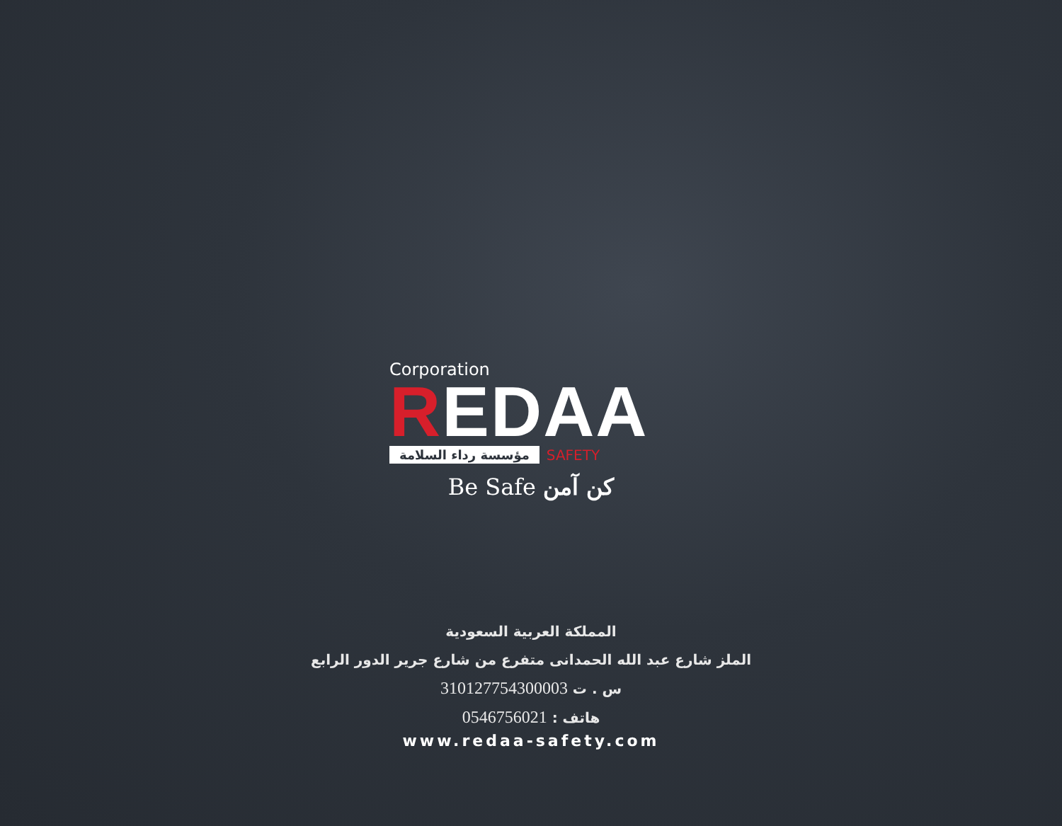Corporation
REDAA
مؤسسة رداء السلامة SAFETY
Be Safe كن آمن
المملكة العربية السعودية
الملز شارع عبد الله الحمدانى متفرع من شارع جرير الدور الرابع
س . ت 310127754300003
هاتف : 0546756021
www.redaa-safety.com